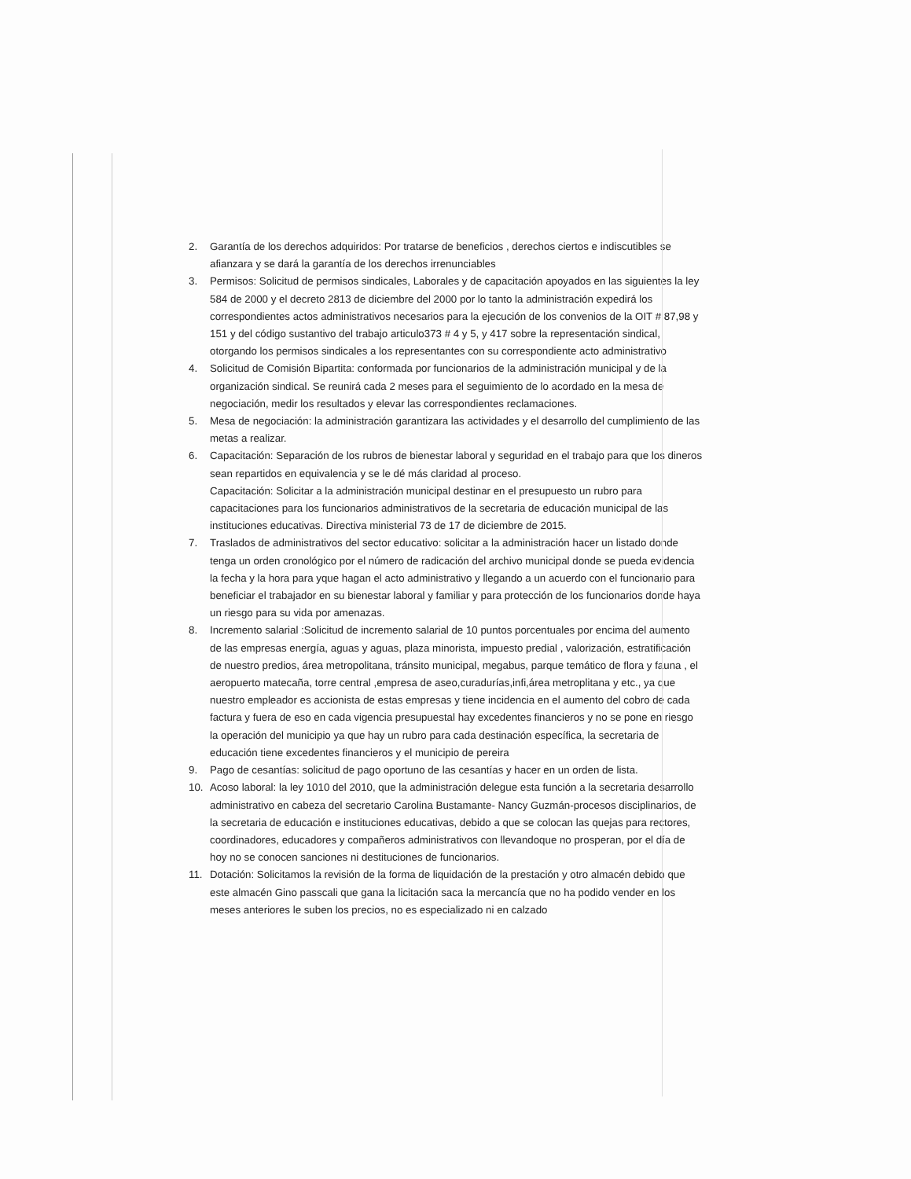2. Garantía de los derechos adquiridos: Por tratarse de beneficios , derechos ciertos e indiscutibles se afianzara y se dará la garantía de los derechos irrenunciables
3. Permisos: Solicitud de permisos sindicales, Laborales y de capacitación apoyados en las siguientes la ley 584 de 2000 y el decreto 2813 de diciembre del 2000 por lo tanto la administración expedirá los correspondientes actos administrativos necesarios para la ejecución de los convenios de la OIT # 87,98 y 151 y del código sustantivo del trabajo articulo373 # 4 y 5, y 417 sobre la representación sindical, otorgando los permisos sindicales a los representantes con su correspondiente acto administrativo
4. Solicitud de Comisión Bipartita: conformada por funcionarios de la administración municipal y de la organización sindical. Se reunirá cada 2 meses para el seguimiento de lo acordado en la mesa de negociación, medir los resultados y elevar las correspondientes reclamaciones.
5. Mesa de negociación: la administración garantizara las actividades y el desarrollo del cumplimiento de las metas a realizar.
6. Capacitación: Separación de los rubros de bienestar laboral y seguridad en el trabajo para que los dineros sean repartidos en equivalencia y se le dé más claridad al proceso.
Capacitación: Solicitar a la administración municipal destinar en el presupuesto un rubro para capacitaciones para los funcionarios administrativos de la secretaria de educación municipal de las instituciones educativas. Directiva ministerial 73 de 17 de diciembre de 2015.
7. Traslados de administrativos del sector educativo: solicitar a la administración hacer un listado donde tenga un orden cronológico por el número de radicación del archivo municipal donde se pueda evidencia la fecha y la hora para yque hagan el acto administrativo y llegando a un acuerdo con el funcionario para beneficiar el trabajador en su bienestar laboral y familiar y para protección de los funcionarios donde haya un riesgo para su vida por amenazas.
8. Incremento salarial :Solicitud de incremento salarial de 10 puntos porcentuales por encima del aumento de las empresas energía, aguas y aguas, plaza minorista, impuesto predial , valorización, estratificación de nuestro predios, área metropolitana, tránsito municipal, megabus, parque temático de flora y fauna , el aeropuerto matecaña, torre central ,empresa de aseo,curadurías,infi,área metroplitana y etc., ya que nuestro empleador es accionista de estas empresas y tiene incidencia en el aumento del cobro de cada factura y fuera de eso en cada vigencia presupuestal hay excedentes financieros y no se pone en riesgo la operación del municipio ya que hay un rubro para cada destinación específica, la secretaria de educación tiene excedentes financieros y el municipio de pereira
9. Pago de cesantías: solicitud de pago oportuno de las cesantías y hacer en un orden de lista.
10. Acoso laboral: la ley 1010 del 2010, que la administración delegue esta función a la secretaria desarrollo administrativo en cabeza del secretario Carolina Bustamante- Nancy Guzmán-procesos disciplinarios, de la secretaria de educación e instituciones educativas, debido a que se colocan las quejas para rectores, coordinadores, educadores y compañeros administrativos con llevandoque no prosperan, por el día de hoy no se conocen sanciones ni destituciones de funcionarios.
11. Dotación: Solicitamos la revisión de la forma de liquidación de la prestación y otro almacén debido que este almacén Gino passcali que gana la licitación saca la mercancía que no ha podido vender en los meses anteriores le suben los precios, no es especializado ni en calzado